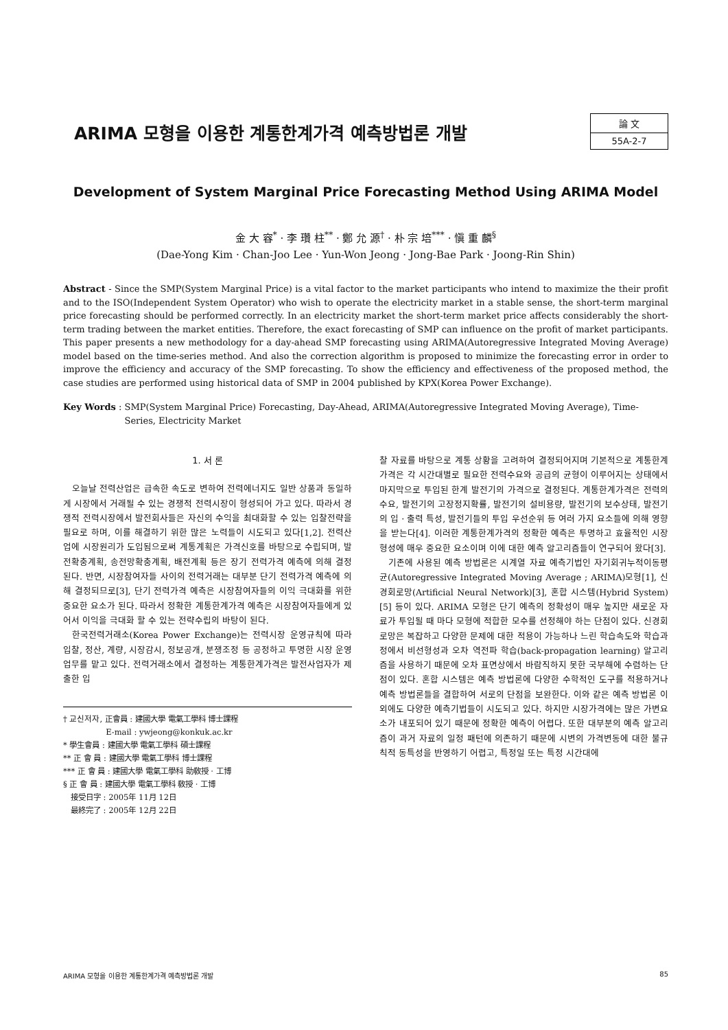ARIMA 모형을 이용한 계통한계가격 예측방법론 개발
論 文
55A-2-7
Development of System Marginal Price Forecasting Method Using ARIMA Model
金 大 容<sup>*</sup> · 李 瓚 柱<sup>**</sup> · 鄭 允 源<sup>†</sup> · 朴 宗 培<sup>***</sup> · 愼 重 麟<sup>§</sup>
(Dae-Yong Kim · Chan-Joo Lee · Yun-Won Jeong · Jong-Bae Park · Joong-Rin Shin)
Abstract - Since the SMP(System Marginal Price) is a vital factor to the market participants who intend to maximize the their profit and to the ISO(Independent System Operator) who wish to operate the electricity market in a stable sense, the short-term marginal price forecasting should be performed correctly. In an electricity market the short-term market price affects considerably the short-term trading between the market entities. Therefore, the exact forecasting of SMP can influence on the profit of market participants. This paper presents a new methodology for a day-ahead SMP forecasting using ARIMA(Autoregressive Integrated Moving Average) model based on the time-series method. And also the correction algorithm is proposed to minimize the forecasting error in order to improve the efficiency and accuracy of the SMP forecasting. To show the efficiency and effectiveness of the proposed method, the case studies are performed using historical data of SMP in 2004 published by KPX(Korea Power Exchange).
Key Words : SMP(System Marginal Price) Forecasting, Day-Ahead, ARIMA(Autoregressive Integrated Moving Average), Time-Series, Electricity Market
1. 서 론
오늘날 전력산업은 급속한 속도로 변하여 전력에너지도 일반 상품과 동일하게 시장에서 거래될 수 있는 경쟁적 전력시장이 형성되어 가고 있다. 따라서 경쟁적 전력시장에서 발전회사들은 자신의 수익을 최대화할 수 있는 입찰전략을 필요로 하며, 이를 해결하기 위한 많은 노력들이 시도되고 있다[1,2]. 전력산업에 시장원리가 도입됨으로써 계통계획은 가격신호를 바탕으로 수립되며, 발전확충계획, 송전망확충계획, 배전계획 등은 장기 전력가격 예측에 의해 결정된다. 반면, 시장참여자들 사이의 전력거래는 대부분 단기 전력가격 예측에 의해 결정되므로[3], 단기 전력가격 예측은 시장참여자들의 이익 극대화를 위한 중요한 요소가 된다. 따라서 정확한 계통한계가격 예측은 시장참여자들에게 있어서 이익을 극대화 할 수 있는 전략수립의 바탕이 된다.
한국전력거래소(Korea Power Exchange)는 전력시장 운영규칙에 따라 입찰, 정산, 계량, 시장감시, 정보공개, 분쟁조정 등 공정하고 투명한 시장 운영업무를 맡고 있다. 전력거래소에서 결정하는 계통한계가격은 발전사업자가 제출한 입
† 교신저자, 正會員 : 建國大學 電氣工學科 博士課程
E-mail : ywjeong@konkuk.ac.kr
* 學生會員 : 建國大學 電氣工學科 碩士課程
** 正 會 員 : 建國大學 電氣工學科 博士課程
*** 正 會 員 : 建國大學 電氣工學科 助敎授 · 工博
§ 正 會 員 : 建國大學 電氣工學科 敎授 · 工博
接受日字 : 2005年 11月 12日
最終完了 : 2005年 12月 22日
찰 자료를 바탕으로 계통 상황을 고려하여 결정되어지며 기본적으로 계통한계가격은 각 시간대별로 필요한 전력수요와 공급의 균형이 이루어지는 상태에서 마지막으로 투입된 한계 발전기의 가격으로 결정된다. 계통한계가격은 전력의 수요, 발전기의 고장정지확률, 발전기의 설비용량, 발전기의 보수상태, 발전기의 입 · 출력 특성, 발전기들의 투입 우선순위 등 여러 가지 요소들에 의해 영향을 받는다[4]. 이러한 계통한계가격의 정확한 예측은 투명하고 효율적인 시장형성에 매우 중요한 요소이며 이에 대한 예측 알고리즘들이 연구되어 왔다[3].
기존에 사용된 예측 방법론은 시계열 자료 예측기법인 자기회귀누적이동평균(Autoregressive Integrated Moving Average ; ARIMA)모형[1], 신경회로망(Artificial Neural Network)[3], 혼합 시스템(Hybrid System)[5] 등이 있다. ARIMA 모형은 단기 예측의 정확성이 매우 높지만 새로운 자료가 투입될 때 마다 모형에 적합한 모수를 선정해야 하는 단점이 있다. 신경회로망은 복잡하고 다양한 문제에 대한 적용이 가능하나 느린 학습속도와 학습과정에서 비선형성과 오차 역전파 학습(back-propagation learning) 알고리즘을 사용하기 때문에 오차 표면상에서 바람직하지 못한 국부해에 수렴하는 단점이 있다. 혼합 시스템은 예측 방법론에 다양한 수학적인 도구를 적용하거나 예측 방법론들을 결합하여 서로의 단점을 보완한다. 이와 같은 예측 방법론 이외에도 다양한 예측기법들이 시도되고 있다. 하지만 시장가격에는 많은 가변요소가 내포되어 있기 때문에 정확한 예측이 어렵다. 또한 대부분의 예측 알고리즘이 과거 자료의 일정 패턴에 의존하기 때문에 시변의 가격변동에 대한 불규칙적 동특성을 반영하기 어렵고, 특정일 또는 특정 시간대에
ARIMA 모형을 이용한 계통한계가격 예측방법론 개발 85